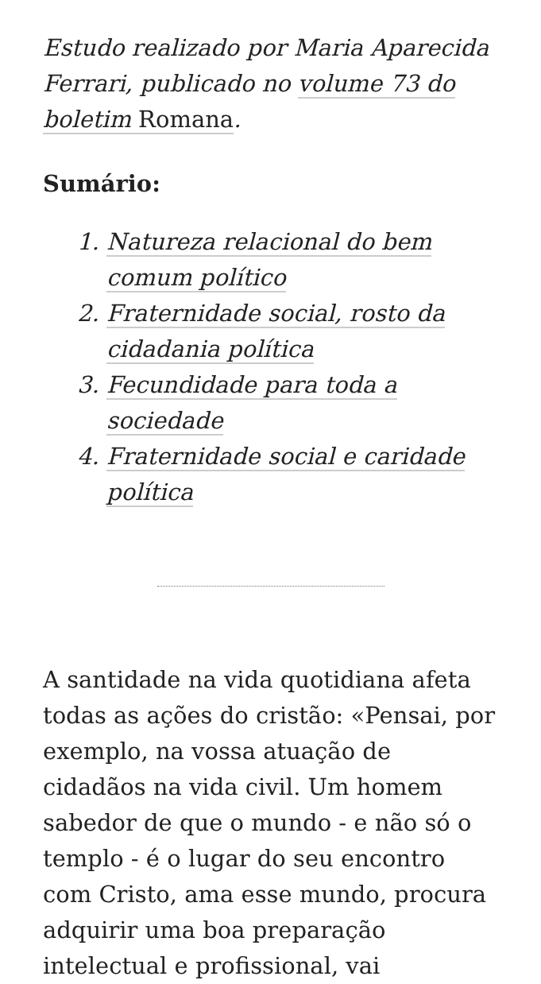Estudo realizado por Maria Aparecida Ferrari, publicado no volume 73 do boletim Romana.
Sumário:
1. Natureza relacional do bem comum político
2. Fraternidade social, rosto da cidadania política
3. Fecundidade para toda a sociedade
4. Fraternidade social e caridade política
A santidade na vida quotidiana afeta todas as ações do cristão: «Pensai, por exemplo, na vossa atuação de cidadãos na vida civil. Um homem sabedor de que o mundo - e não só o templo - é o lugar do seu encontro com Cristo, ama esse mundo, procura adquirir uma boa preparação intelectual e profissional, vai